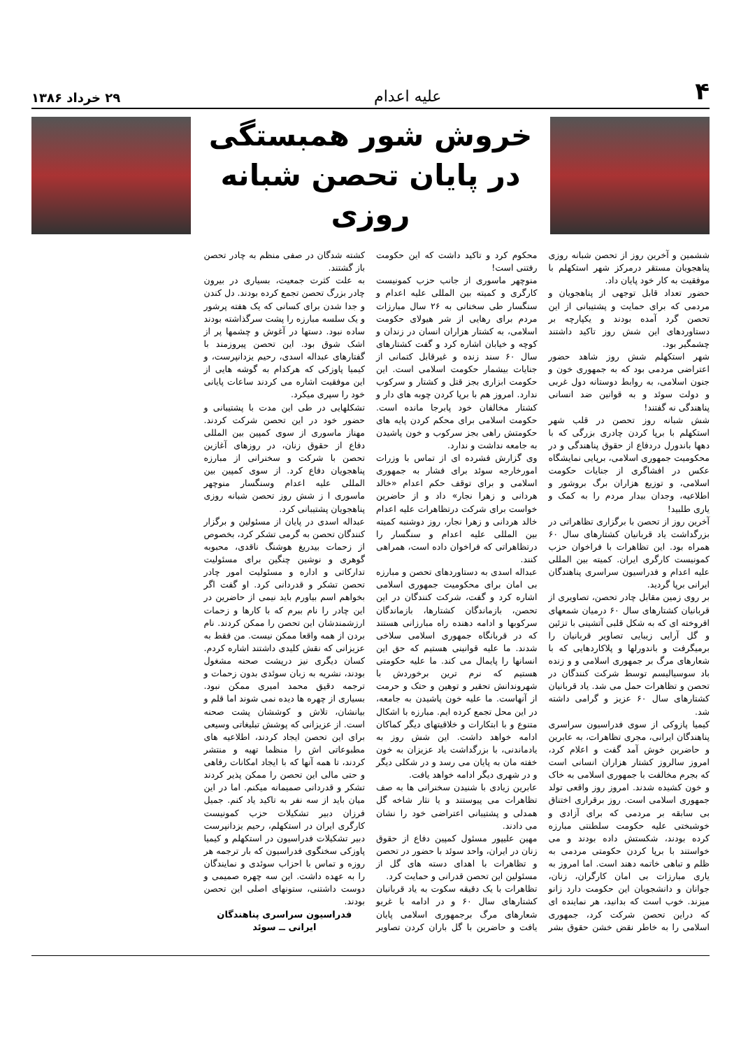۴ علیه اعدام ۲۹ خرداد ۱۳۸۶
خروش شور همبستگی
در پایان تحصن شبانه روزی
ششمین و آخرین روز از تحصن شبانه روزی پناهجویان مستقر درمرکز شهر استکهلم با موفقیت به کار خود پایان داد.
حضور تعداد قابل توجهی از پناهجویان و مردمی که برای حمایت و پشتیبانی از این تحصن گرد آمده بودند و یکپارچه بر دستاوردهای این شش روز تاکید داشتند چشمگیر بود.
شهر استکهلم شش روز شاهد حضور اعتراضی مردمی بود که به جمهوری خون و جنون اسلامی، به روابط دوستانه دول غربی و دولت سوئد و به قوانین ضد انسانی پناهندگی نه گفتند!
شش شبانه روز تحصن در قلب شهر استکهلم با برپا کردن چادری بزرگی که با دهها باندورل دردفاع از حقوق پناهندگی و در محکومیت جمهوری اسلامی، برپایی نمایشگاه عکس در افشاگری از جنایات حکومت اسلامی، و توزیع هزاران برگ بروشور و اطلاعیه، وجدان بیدار مردم را به کمک و یاری طلبید!
آخرین روز از تحصن با برگزاری تظاهراتی در بزرگداشت یاد قربانیان کشتارهای سال ۶۰ همراه بود. این تظاهرات با فراخوان حزب کمونیست کارگری ایران. کمیته بین المللی علیه اعدام و فدراسیون سراسری پناهندگان ایرانی برپا گردید.
بر روی زمین مقابل چادر تحصن، تصاویری از قربانیان کشتارهای سال ۶۰ درمیان شمعهای افروخته ای که به شکل قلبی آتشینی با تزئین و گل آرایی زیبایی تصاویر قربانیان را برمیگرفت و باندورلها و پلاکاردهایی که با شعارهای مرگ بر جمهوری اسلامی و و زنده باد سوسیالیسم توسط شرکت کنندگان در تحصن و تظاهرات حمل می شد. یاد قربانیان کشتارهای سال ۶۰ عزیز و گرامی داشته شد.
کیمیا پازوکی از سوی فدراسیون سراسری پناهندگان ایرانی، مجری تظاهرات، به عابرین و حاضرین خوش آمد گفت و اعلام کرد، امروز سالروز کشتار هزاران انسانی است که بجرم مخالفت با جمهوری اسلامی به خاک و خون کشیده شدند. امروز روز واقعی تولد جمهوری اسلامی است. روز برقراری اختناق بی سابقه بر مردمی که برای آزادی و خوشبختی علیه حکومت سلطنتی مبارزه کرده بودند، شکستش داده بودند و می خواستند با برپا کردن حکومتی مردمی به ظلم و تباهی خاتمه دهند است. اما امروز به یاری مبارزات بی امان کارگران، زنان، جوانان و دانشجویان این حکومت دارد زانو میزند. خوب است که بدانید، هر نماینده ای که دراین تحصن شرکت کرد، جمهوری اسلامی را به خاطر نقض خشن حقوق بشر محکوم کرد و تاکید داشت که این حکومت رفتنی است!
منوچهر ماسوری از جانب حزب کمونیست کارگری و کمیته بین المللی علیه اعدام و سنگسار طی سخنانی به ۲۶ سال مبارزات مردم برای رهایی از شر هیولای حکومت اسلامی، به کشتار هزاران انسان در زندان و کوچه و خیابان اشاره کرد و گفت کشتارهای سال ۶۰ سند زنده و غیرقابل کتمانی از جنایات بیشمار حکومت اسلامی است. این حکومت ابزاری بجز قتل و کشتار و سرکوب ندارد. امروز هم با برپا کردن چوبه های دار و کشتار مخالفان خود پابرجا مانده است. حکومت اسلامی برای محکم کردن پایه های حکومتش راهی بجز سرکوب و خون پاشیدن به جامعه نداشت و ندارد.
وی گزارش فشرده ای از تماس با وزرات امورخارجه سوئد برای فشار به جمهوری اسلامی و برای توقف حکم اعدام «خالد هردانی و زهرا نجار» داد و از حاضرین خواست برای شرکت درتظاهرات علیه اعدام خالد هردانی و زهرا نجار، روز دوشنبه کمیته بین المللی علیه اعدام و سنگسار را درتظاهراتی که فراخوان داده است، همراهی کنند.
عبداله اسدی به دستاوردهای تحصن و مبارزه بی امان برای محکومیت جمهوری اسلامی اشاره کرد و گفت، شرکت کنندگان در این تحصن، بازماندگان کشتارها، بازماندگان سرکوبها و ادامه دهنده راه مبارزانی هستند که در قربانگاه جمهوری اسلامی سلاخی شدند. ما علیه قوانینی هستیم که حق این انسانها را پایمال می کند. ما علیه حکومتی هستیم که نرم ترین برخوردش با شهروندانش تحقیر و توهین و حتک و حرمت از آنهاست. ما علیه خون پاشیدن به جامعه، در این محل تجمع کرده ایم. مبارزه با اشکال متنوع و با ابتکارات و خلاقیتهای دیگر کماکان ادامه خواهد داشت. این شش روز به یادماندنی، با بزرگداشت یاد عزیزان به خون خفته مان به پایان می رسد و در شکلی دیگر و در شهری دیگر ادامه خواهد یافت.
عابرین زیادی با شنیدن سخنرانی ها به صف تظاهرات می پیوستند و یا نثار شاخه گل همدلی و پشتیبانی اعتراضی خود را نشان می دادند.
مهین علیپور مسئول کمپین دفاع از حقوق زنان در ایران، واحد سوئد با حضور در تحصن و تظاهرات با اهدای دسته های گل از مسئولین این تحصن قدرانی و حمایت کرد.
تظاهرات با یک دقیقه سکوت به یاد قربانیان کشتارهای سال ۶۰ و در ادامه با غریو شعارهای مرگ برجمهوری اسلامی پایان یافت و حاضرین با گل باران کردن تصاویر کشته شدگان در صفی منظم به چادر تحصن باز گشتند.
به علت کثرت جمعیت، بسیاری در بیرون چادر بزرگ تحصن تجمع کرده بودند. دل کندن و جدا شدن برای کسانی که یک هفته پرشور و یک سلسه مبارزه را پشت سرگذاشته بودند ساده نبود. دستها در آغوش و چشمها پر از اشک شوق بود. این تحصن پیروزمند با گفتارهای عبداله اسدی، رحیم یزدانپرست، و کیمیا پاوزکی که هرکدام به گوشه هایی از این موفقیت اشاره می کردند ساعات پایانی خود را سپری میکرد.
تشکلهایی در طی این مدت با پشتیبانی و حضور خود در این تحصن شرکت کردند. مهناز ماسوری از سوی کمپین بین المللی دفاع از حقوق زنان، در روزهای آغازین تحصن با شرکت و سخنرانی از مبارزه پناهجویان دفاع کرد. از سوی کمپین بین المللی علیه اعدام وسنگسار منوچهر ماسوری ا ز شش روز تحصن شبانه روزی پناهجویان پشتیبانی کرد.
عبداله اسدی در پایان از مسئولین و برگزار کنندگان تحصن به گرمی تشکر کرد، بخصوص از زحمات بیدریغ هوشنگ ناقدی، محبوبه گوهری و نوشین چنگین برای مسئولیت تدارکاتی و اداره و مسئولیت امور چادر تحصن تشکر و قدردانی کرد. او گفت اگر بخواهم اسم بیاورم باید نیمی از حاضرین در این چادر را نام ببرم که با کارها و زحمات ارزشمندشان این تحصن را ممکن کردند. نام بردن از همه واقعا ممکن نیست. من فقط به عزیزانی که نقش کلیدی داشتند اشاره کردم. کسان دیگری نیز درپشت صحنه مشغول بودند، نشریه به زبان سوئدی بدون زحمات و ترجمه دقیق محمد امیری ممکن نبود. بسیاری از چهره ها دیده نمی شوند اما قلم و بیانشان، تلاش و کوششان پشت صحنه است. از عزیزانی که پوشش تبلیغاتی وسیعی برای این تحصن ایجاد کردند، اطلاعیه های مطبوعاتی اش را منظما تهیه و منتشر کردند، تا همه آنها که با ایجاد امکانات رفاهی و حتی مالی این تحصن را ممکن پذیر کردند تشکر و قدردانی صمیمانه میکنم. اما در این میان باید از سه نفر به تاکید یاد کنم. جمیل فرزان دبیر تشکیلات حزب کمونیست کارگری ایران در استکهلم، رحیم یزدانپرست دبیر تشکیلات فدراسیون در استکهلم و کیمیا پاوزکی سخنگوی فدراسیون که بار ترجمه هر روزه و تماس با احزاب سوئدی و نمایندگان را به عهده داشت. این سه چهره صمیمی و دوست داشتنی، ستونهای اصلی این تحصن بودند.
فدراسیون سراسری پناهندگان
ایرانی ــ سوئد